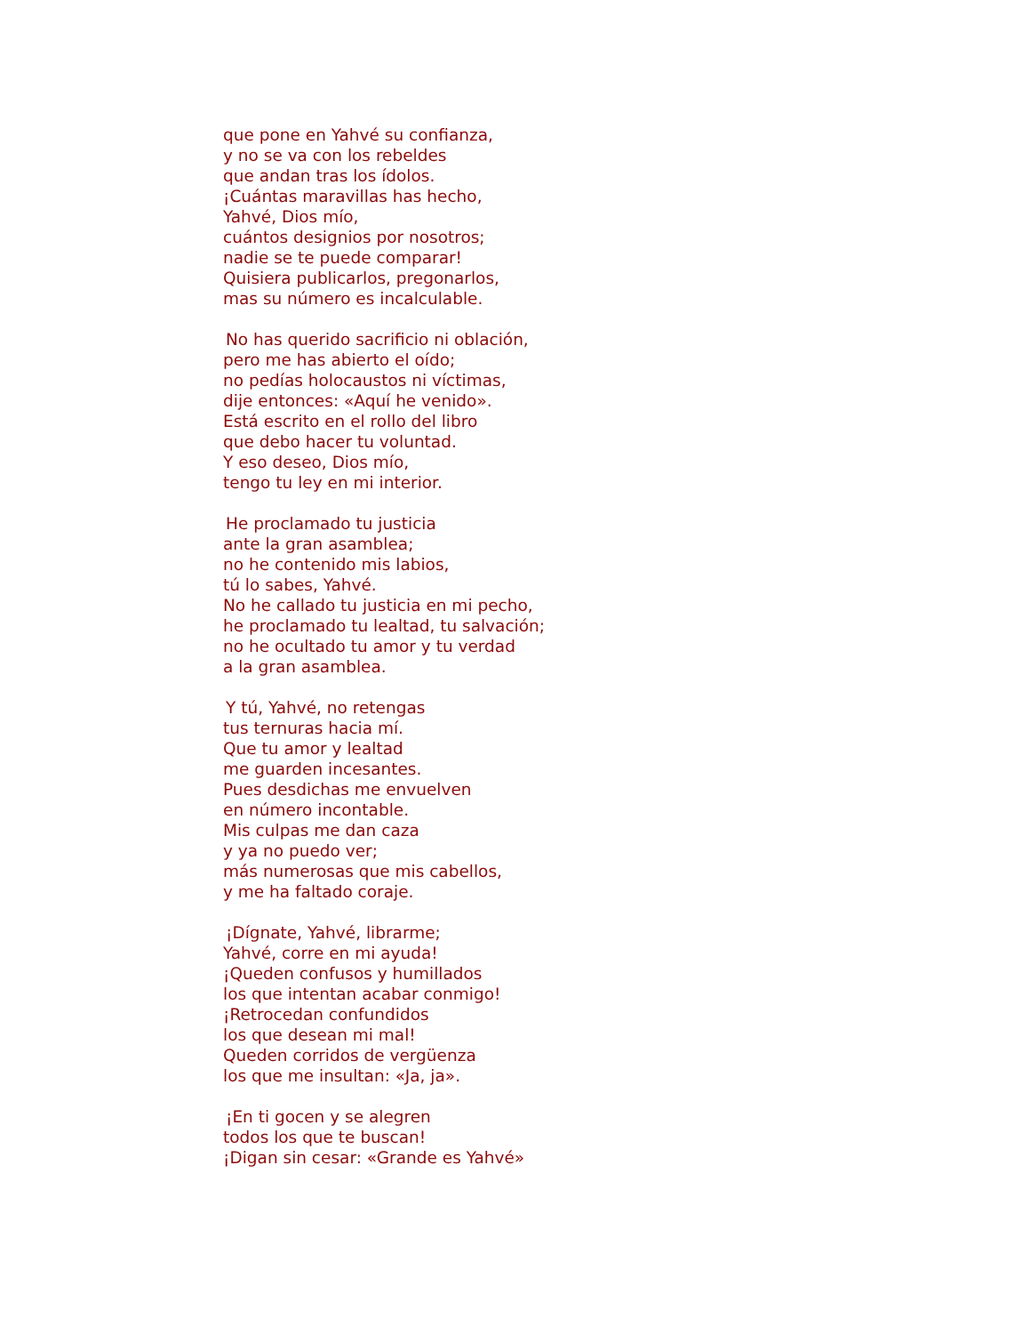que pone en Yahvé su confianza,
y no se va con los rebeldes
que andan tras los ídolos.
¡Cuántas maravillas has hecho,
Yahvé, Dios mío,
cuántos designios por nosotros;
nadie se te puede comparar!
Quisiera publicarlos, pregonarlos,
mas su número es incalculable.
No has querido sacrificio ni oblación,
pero me has abierto el oído;
no pedías holocaustos ni víctimas,
dije entonces: «Aquí he venido».
Está escrito en el rollo del libro
que debo hacer tu voluntad.
Y eso deseo, Dios mío,
tengo tu ley en mi interior.
He proclamado tu justicia
ante la gran asamblea;
no he contenido mis labios,
tú lo sabes, Yahvé.
No he callado tu justicia en mi pecho,
he proclamado tu lealtad, tu salvación;
no he ocultado tu amor y tu verdad
a la gran asamblea.
Y tú, Yahvé, no retengas
tus ternuras hacia mí.
Que tu amor y lealtad
me guarden incesantes.
Pues desdichas me envuelven
en número incontable.
Mis culpas me dan caza
y ya no puedo ver;
más numerosas que mis cabellos,
y me ha faltado coraje.
¡Dígnate, Yahvé, librarme;
Yahvé, corre en mi ayuda!
¡Queden confusos y humillados
los que intentan acabar conmigo!
¡Retrocedan confundidos
los que desean mi mal!
Queden corridos de vergüenza
los que me insultan: «Ja, ja».
¡En ti gocen y se alegren
todos los que te buscan!
¡Digan sin cesar: «Grande es Yahvé»